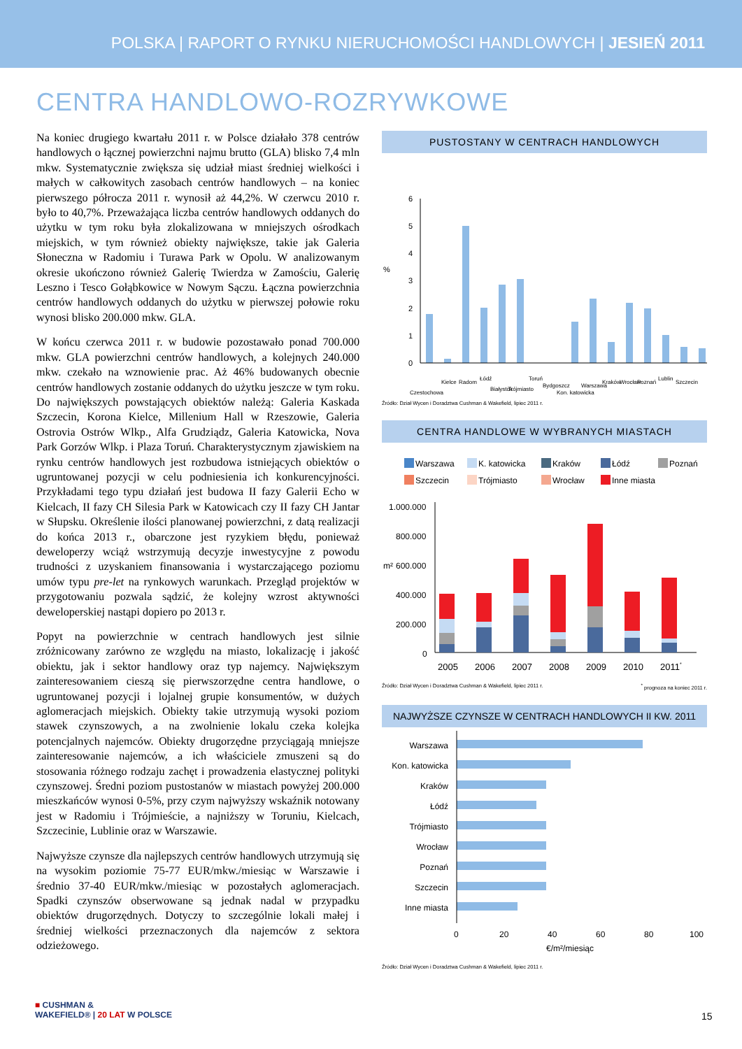POLSKA | RAPORT O RYNKU NIERUCHOMOŚCI HANDLOWYCH | JESIEŃ 2011
CENTRA HANDLOWO-ROZRYWKOWE
Na koniec drugiego kwartału 2011 r. w Polsce działało 378 centrów handlowych o łącznej powierzchni najmu brutto (GLA) blisko 7,4 mln mkw. Systematycznie zwiększa się udział miast średniej wielkości i małych w całkowitych zasobach centrów handlowych – na koniec pierwszego półrocza 2011 r. wynosił aż 44,2%. W czerwcu 2010 r. było to 40,7%. Przeważająca liczba centrów handlowych oddanych do użytku w tym roku była zlokalizowana w mniejszych ośrodkach miejskich, w tym również obiekty największe, takie jak Galeria Słoneczna w Radomiu i Turawa Park w Opolu. W analizowanym okresie ukończono również Galerię Twierdza w Zamościu, Galerię Leszno i Tesco Gołąbkowice w Nowym Sączu. Łączna powierzchnia centrów handlowych oddanych do użytku w pierwszej połowie roku wynosi blisko 200.000 mkw. GLA.
W końcu czerwca 2011 r. w budowie pozostawało ponad 700.000 mkw. GLA powierzchni centrów handlowych, a kolejnych 240.000 mkw. czekało na wznowienie prac. Aż 46% budowanych obecnie centrów handlowych zostanie oddanych do użytku jeszcze w tym roku. Do największych powstających obiektów należą: Galeria Kaskada Szczecin, Korona Kielce, Millenium Hall w Rzeszowie, Galeria Ostrovia Ostrów Wlkp., Alfa Grudziądz, Galeria Katowicka, Nova Park Gorzów Wlkp. i Plaza Toruń. Charakterystycznym zjawiskiem na rynku centrów handlowych jest rozbudowa istniejących obiektów o ugruntowanej pozycji w celu podniesienia ich konkurencyjności. Przykładami tego typu działań jest budowa II fazy Galerii Echo w Kielcach, II fazy CH Silesia Park w Katowicach czy II fazy CH Jantar w Słupsku. Określenie ilości planowanej powierzchni, z datą realizacji do końca 2013 r., obarczone jest ryzykiem błędu, ponieważ deweloperzy wciąż wstrzymują decyzje inwestycyjne z powodu trudności z uzyskaniem finansowania i wystarczającego poziomu umów typu pre-let na rynkowych warunkach. Przegląd projektów w przygotowaniu pozwala sądzić, że kolejny wzrost aktywności deweloperskiej nastąpi dopiero po 2013 r.
Popyt na powierzchnie w centrach handlowych jest silnie zróżnicowany zarówno ze względu na miasto, lokalizację i jakość obiektu, jak i sektor handlowy oraz typ najemcy. Największym zainteresowaniem cieszą się pierwszorzędne centra handlowe, o ugruntowanej pozycji i lojalnej grupie konsumentów, w dużych aglomeracjach miejskich. Obiekty takie utrzymują wysoki poziom stawek czynszowych, a na zwolnienie lokalu czeka kolejka potencjalnych najemców. Obiekty drugorzędne przyciągają mniejsze zainteresowanie najemców, a ich właściciele zmuszeni są do stosowania różnego rodzaju zachęt i prowadzenia elastycznej polityki czynszowej. Średni poziom pustostanów w miastach powyżej 200.000 mieszkańców wynosi 0-5%, przy czym najwyższy wskaźnik notowany jest w Radomiu i Trójmieście, a najniższy w Toruniu, Kielcach, Szczecinie, Lublinie oraz w Warszawie.
Najwyższe czynsze dla najlepszych centrów handlowych utrzymują się na wysokim poziomie 75-77 EUR/mkw./miesiąc w Warszawie i średnio 37-40 EUR/mkw./miesiąc w pozostałych aglomeracjach. Spadki czynszów obserwowane są jednak nadal w przypadku obiektów drugorzędnych. Dotyczy to szczególnie lokali małej i średniej wielkości przeznaczonych dla najemców z sektora odzieżowego.
PUSTOSTANY W CENTRACH HANDLOWYCH
%
6
5
4
3
2
1
0
Częstochowa
Kielce
Radom
Łódź
Białystok
Trójmiasto
Toruń
Bydgoszcz
Kon. katowicka
Warszawa
Kraków
Wrocław
Poznań
Lublin
Szczecin
Źródło: Dział Wycen i Doradztwa Cushman & Wakefield, lipiec 2011 r.
CENTRA HANDLOWE W WYBRANYCH MIASTACH
Warszawa
K. katowicka
Kraków
Łódź
Poznań
Szczecin
Trójmiasto
Wrocław
Inne miasta
1.000.000
800.000
600.000
400.000
200.000
0
m²
2005
2006
2007
2008
2009
2010
2011*
Źródło: Dział Wycen i Doradztwa Cushman & Wakefield, lipiec 2011 r. <sup>*</sup> prognoza na koniec 2011 r.
NAJWYŻSZE CZYNSZE W CENTRACH HANDLOWYCH II KW. 2011
Warszawa
Kon. katowicka
Kraków
Łódź
Trójmiasto
Wrocław
Poznań
Szczecin
Inne miasta
0
20
40
60
80
100
€/m²/miesiąc
Źródło: Dział Wycen i Doradztwa Cushman & Wakefield, lipiec 2011 r.
■ CUSHMAN &
WAKEFIELD® | 20 LAT W POLSCE
15